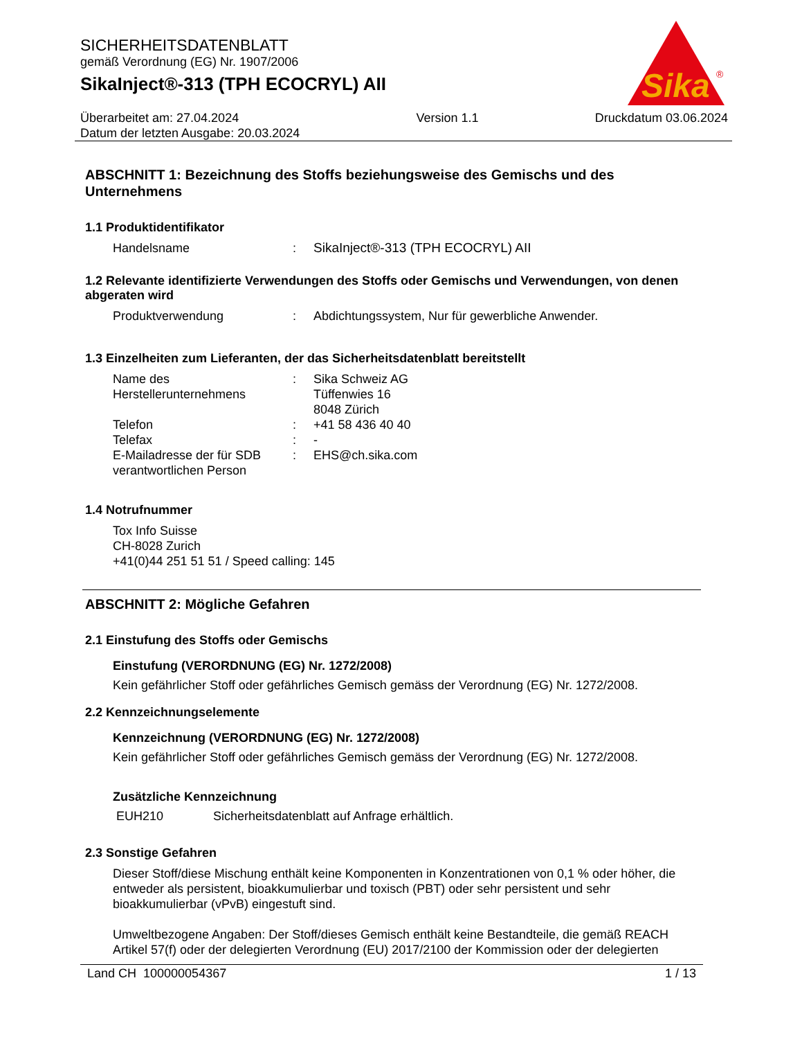Sika
®
SICHERHEITSDATENBLATT
gemäß Verordnung (EG) Nr. 1907/2006
SikaInject®-313 (TPH ECOCRYL) AII
Überarbeitet am: 27.04.2024
Datum der letzten Ausgabe: 20.03.2024
Version 1.1 Druckdatum 03.06.2024
ABSCHNITT 1: Bezeichnung des Stoffs beziehungsweise des Gemischs und des Unternehmens
1.1 Produktidentifikator
Handelsname : SikaInject®-313 (TPH ECOCRYL) AII
1.2 Relevante identifizierte Verwendungen des Stoffs oder Gemischs und Verwendungen, von denen abgeraten wird
Produktverwendung : Abdichtungssystem, Nur für gewerbliche Anwender.
1.3 Einzelheiten zum Lieferanten, der das Sicherheitsdatenblatt bereitstellt
Name des Herstellerunternehmens
: Sika Schweiz AG
Tüffenwies 16
8048 Zürich
Telefon : +41 58 436 40 40
Telefax : -
E-Mailadresse der für SDB verantwortlichen Person
: EHS@ch.sika.com
1.4 Notrufnummer
Tox Info Suisse
CH-8028 Zurich
+41(0)44 251 51 51 / Speed calling: 145
ABSCHNITT 2: Mögliche Gefahren
2.1 Einstufung des Stoffs oder Gemischs
Einstufung (VERORDNUNG (EG) Nr. 1272/2008)
Kein gefährlicher Stoff oder gefährliches Gemisch gemäss der Verordnung (EG) Nr. 1272/2008.
2.2 Kennzeichnungselemente
Kennzeichnung (VERORDNUNG (EG) Nr. 1272/2008)
Kein gefährlicher Stoff oder gefährliches Gemisch gemäss der Verordnung (EG) Nr. 1272/2008.
Zusätzliche Kennzeichnung
EUH210 Sicherheitsdatenblatt auf Anfrage erhältlich.
2.3 Sonstige Gefahren
Dieser Stoff/diese Mischung enthält keine Komponenten in Konzentrationen von 0,1 % oder höher, die entweder als persistent, bioakkumulierbar und toxisch (PBT) oder sehr persistent und sehr bioakkumulierbar (vPvB) eingestuft sind.
Umweltbezogene Angaben: Der Stoff/dieses Gemisch enthält keine Bestandteile, die gemäß REACH Artikel 57(f) oder der delegierten Verordnung (EU) 2017/2100 der Kommission oder der delegierten
Land CH 100000054367 1 / 13